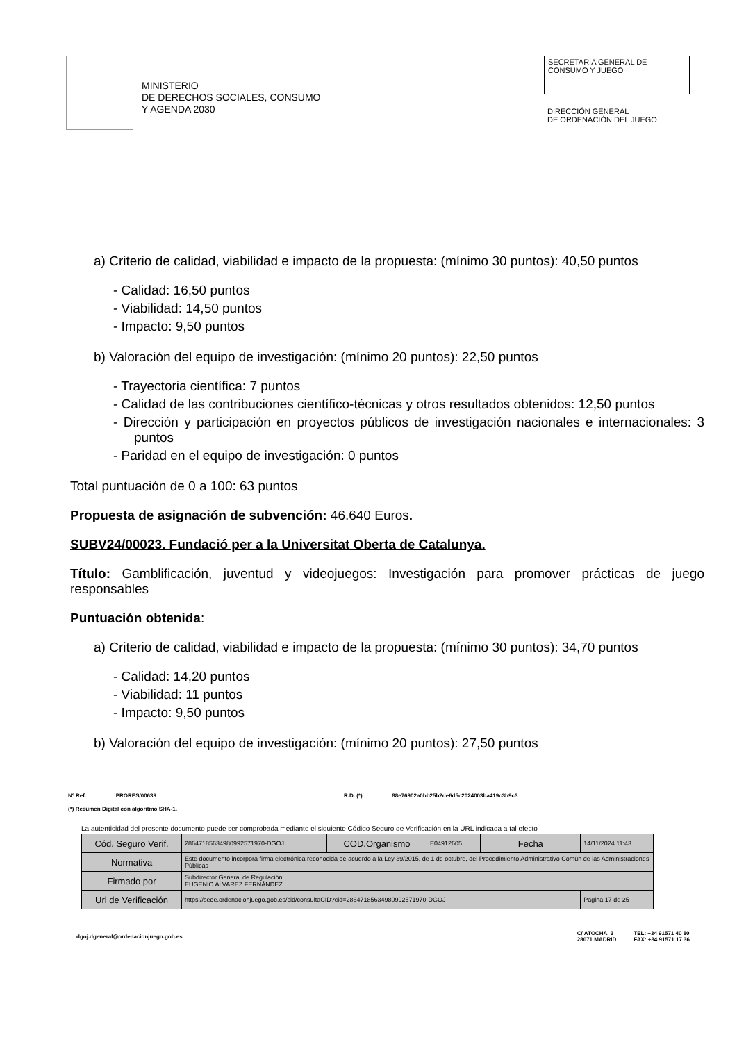MINISTERIO
DE DERECHOS SOCIALES, CONSUMO
Y AGENDA 2030
SECRETARÍA GENERAL DE
CONSUMO Y JUEGO
DIRECCIÓN GENERAL
DE ORDENACIÓN DEL JUEGO
a) Criterio de calidad, viabilidad e impacto de la propuesta: (mínimo 30 puntos): 40,50 puntos
- Calidad: 16,50 puntos
- Viabilidad: 14,50 puntos
- Impacto: 9,50 puntos
b) Valoración del equipo de investigación: (mínimo 20 puntos): 22,50 puntos
- Trayectoria científica: 7 puntos
- Calidad de las contribuciones científico-técnicas y otros resultados obtenidos: 12,50 puntos
- Dirección y participación en proyectos públicos de investigación nacionales e internacionales: 3 puntos
- Paridad en el equipo de investigación: 0 puntos
Total puntuación de 0 a 100: 63 puntos
Propuesta de asignación de subvención: 46.640 Euros.
SUBV24/00023. Fundació per a la Universitat Oberta de Catalunya.
Título: Gamblificación, juventud y videojuegos: Investigación para promover prácticas de juego responsables
Puntuación obtenida:
a) Criterio de calidad, viabilidad e impacto de la propuesta: (mínimo 30 puntos): 34,70 puntos
- Calidad: 14,20 puntos
- Viabilidad: 11 puntos
- Impacto: 9,50 puntos
b) Valoración del equipo de investigación: (mínimo 20 puntos): 27,50 puntos
Nº Ref.: PRORES/00639 R.D. (*): 88e76902a0bb25b2de6d5c2024003ba419c3b9c3
(*) Resumen Digital con algoritmo SHA-1.
La autenticidad del presente documento puede ser comprobada mediante el siguiente Código Seguro de Verificación en la URL indicada a tal efecto
| Cód. Seguro Verif. | 28647185634980992571970-DGOJ | COD.Organismo | E04912605 | Fecha | 14/11/2024 11:43 |
| Normativa | Este documento incorpora firma electrónica reconocida de acuerdo a la Ley 39/2015, de 1 de octubre, del Procedimiento Administrativo Común de las Administraciones Públicas | | | | |
| Firmado por | Subdirector General de Regulación. EUGENIO ALVAREZ FERNÁNDEZ | | | | |
| Url de Verificación | https://sede.ordenacionjuego.gob.es/cid/consultaCID?cid=28647185634980992571970-DGOJ | | | | Página 17 de 25 |
dgoj.dgeneral@ordenacionjuego.gob.es C/ ATOCHA, 3
28071 MADRID TEL: +34 91571 40 80
FAX: +34 91571 17 36